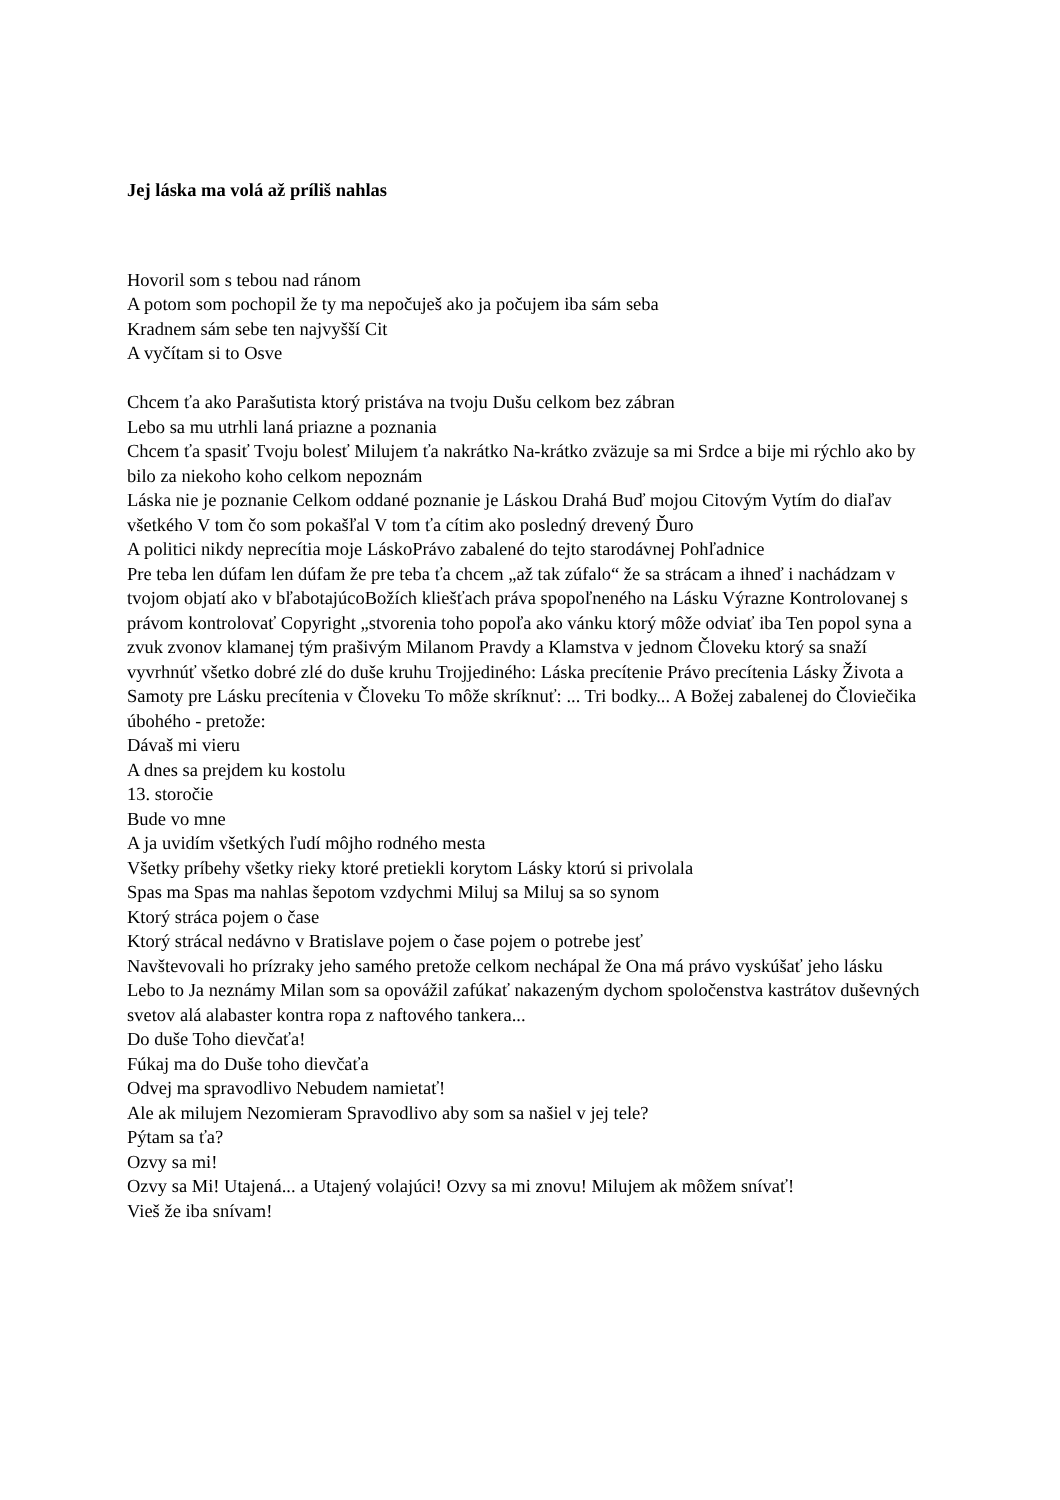Jej láska ma volá až príliš nahlas
Hovoril som s tebou nad ránom
A potom som pochopil že ty ma nepočuješ ako ja počujem iba sám seba
Kradnem sám sebe ten najvyšší Cit
A vyčítam si to Osve
Chcem ťa ako Parašutista ktorý pristáva na tvoju Dušu celkom bez zábran
Lebo sa mu utrhli laná priazne a poznania
Chcem ťa spasiť Tvoju bolesť Milujem ťa nakrátko Na-krátko zväzuje sa mi Srdce a bije mi rýchlo ako by bilo za niekoho koho celkom nepoznám
Láska nie je poznanie Celkom oddané poznanie je Láskou Drahá Buď mojou Citovým Vytím do diaľav všetkého V tom čo som pokašľal V tom ťa cítim ako posledný drevený Ďuro
A politici nikdy neprecítia moje LáskoPrávo zabalené do tejto starodávnej Pohľadnice
Pre teba len dúfam len dúfam že pre teba ťa chcem „až tak zúfalo“ že sa strácam a ihneď i nachádzam v tvojom objatí ako v bľabotajúcoBožích kliešťach práva spopoľneného na Lásku Výrazne Kontrolovanej s právom kontrolovať Copyright „stvorenia toho popoľa ako vánku ktorý môže odviať iba Ten popol syna a zvuk zvonov klamanej tým prašivým Milanom Pravdy a Klamstva v jednom Človeku ktorý sa snaží vyvrhnúť všetko dobré zlé do duše kruhu Trojjediného: Láska precítenie Právo precítenia Lásky Života a Samoty pre Lásku precítenia v Človeku To môže skríknuť: ... Tri bodky... A Božej zabalenej do Človiečika úbohého - pretože:
Dávaš mi vieru
A dnes sa prejdem ku kostolu
13. storočie
Bude vo mne
A ja uvidím všetkých ľudí môjho rodného mesta
Všetky príbehy všetky rieky ktoré pretiekli korytom Lásky ktorú si privolala
Spas ma Spas ma nahlas šepotom vzdychmi Miluj sa Miluj sa so synom
Ktorý stráca pojem o čase
Ktorý strácal nedávno v Bratislave pojem o čase pojem o potrebe jesť
Navštevovali ho prízraky jeho samého pretože celkom nechápal že Ona má právo vyskúšať jeho lásku
Lebo to Ja neznámy Milan som sa opovážil zafúkať nakazeným dychom spoločenstva kastrátov duševných svetov alá alabaster kontra ropa z naftového tankera...
Do duše Toho dievčaťa!
Fúkaj ma do Duše toho dievčaťa
Odvej ma spravodlivo Nebudem namietať!
Ale ak milujem Nezomieram Spravodlivo aby som sa našiel v jej tele?
Pýtam sa ťa?
Ozvy sa mi!
Ozvy sa Mi! Utajená... a Utajený volajúci! Ozvy sa mi znovu! Milujem ak môžem snívať!
Vieš že iba snívam!